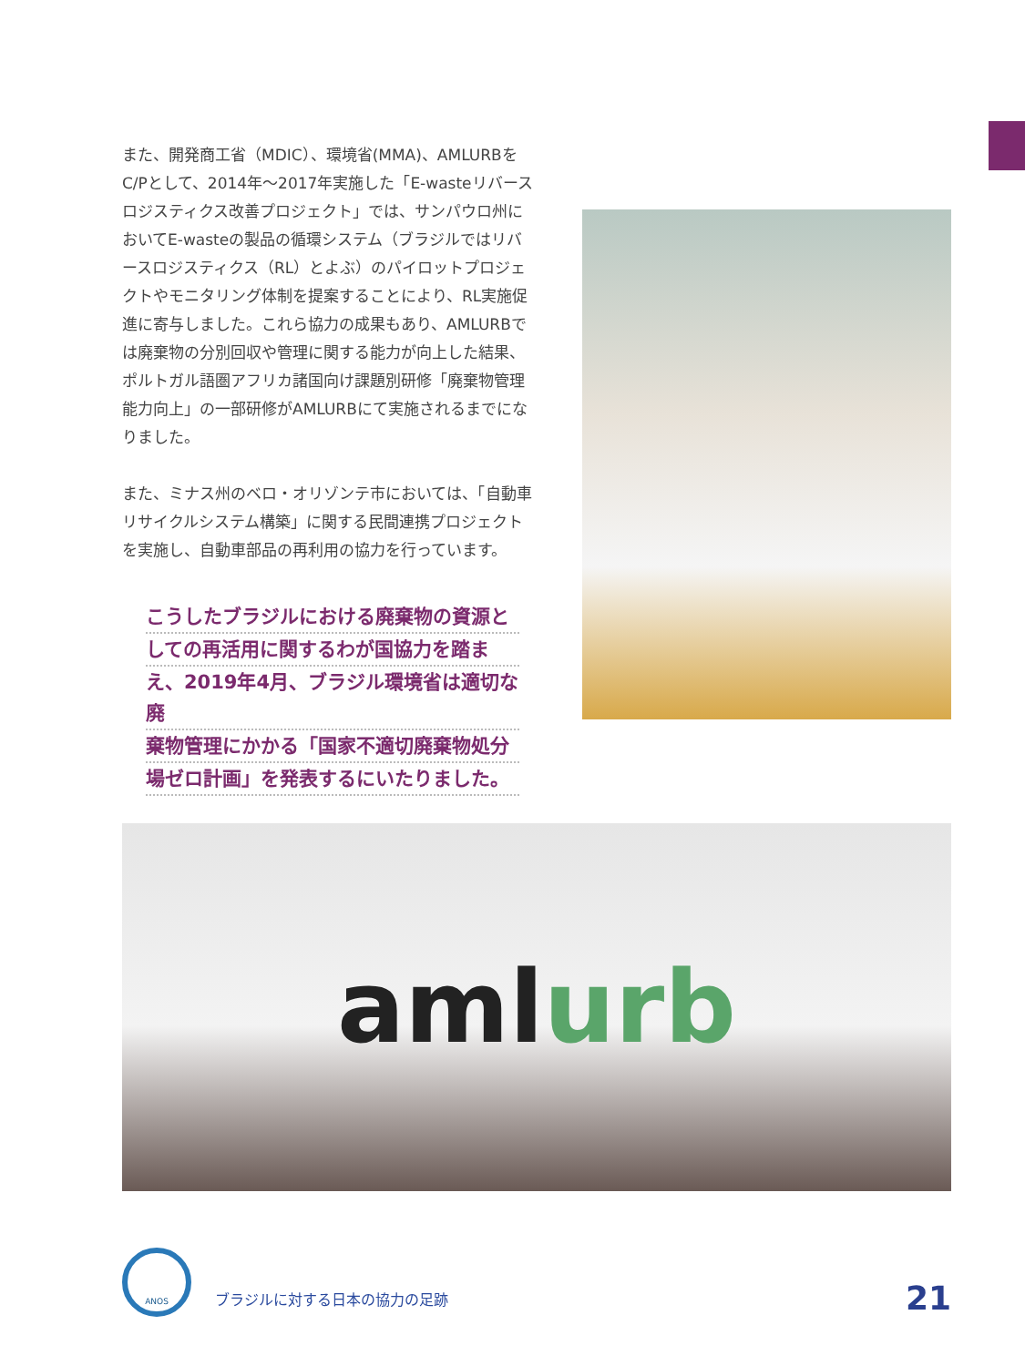また、開発商工省（MDIC）、環境省(MMA)、AMLURBをC/Pとして、2014年〜2017年実施した「E-wasteリバースロジスティクス改善プロジェクト」では、サンパウロ州においてE-wasteの製品の循環システム（ブラジルではリバースロジスティクス（RL）とよぶ）のパイロットプロジェクトやモニタリング体制を提案することにより、RL実施促進に寄与しました。これら協力の成果もあり、AMLURBでは廃棄物の分別回収や管理に関する能力が向上した結果、ポルトガル語圏アフリカ諸国向け課題別研修「廃棄物管理能力向上」の一部研修がAMLURBにて実施されるまでになりました。
また、ミナス州のベロ・オリゾンテ市においては、「自動車リサイクルシステム構築」に関する民間連携プロジェクトを実施し、自動車部品の再利用の協力を行っています。
こうしたブラジルにおける廃棄物の資源と
しての再活用に関するわが国協力を踏ま
え、2019年4月、ブラジル環境省は適切な廃
棄物管理にかかる「国家不適切廃棄物処分
場ゼロ計画」を発表するにいたりました。
amlurb
ANOS
ブラジルに対する日本の協力の足跡
21